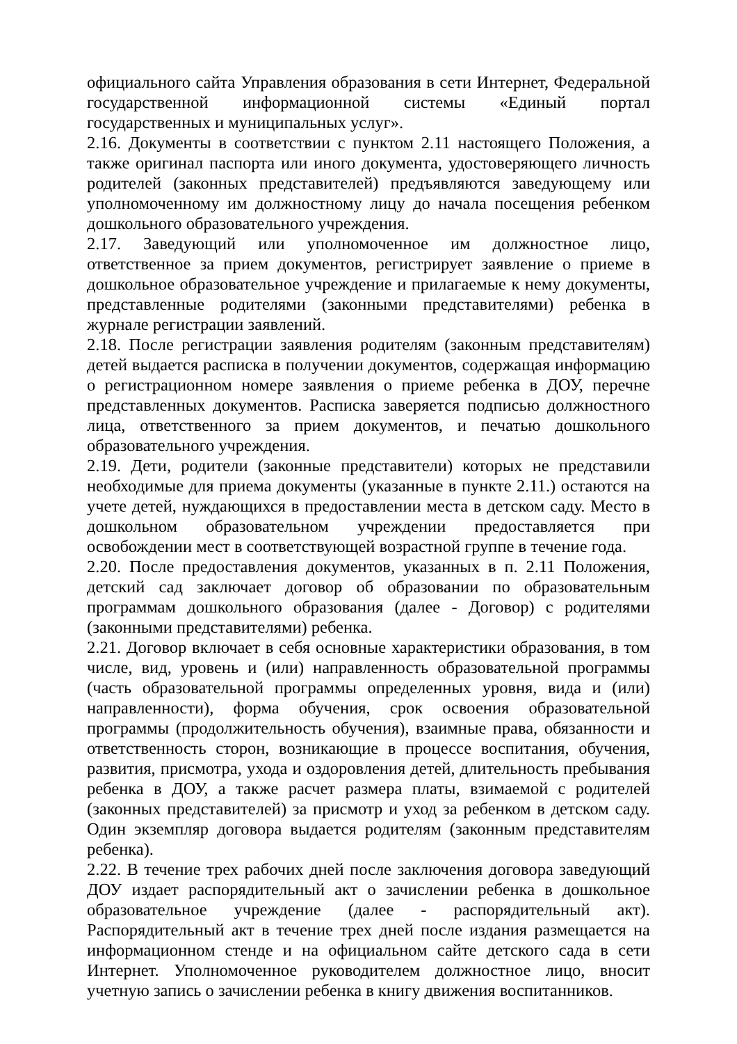официального сайта Управления образования в сети Интернет, Федеральной государственной информационной системы «Единый портал государственных и муниципальных услуг».
2.16. Документы в соответствии с пунктом 2.11 настоящего Положения, а также оригинал паспорта или иного документа, удостоверяющего личность родителей (законных представителей) предъявляются заведующему или уполномоченному им должностному лицу до начала посещения ребенком дошкольного образовательного учреждения.
2.17. Заведующий или уполномоченное им должностное лицо, ответственное за прием документов, регистрирует заявление о приеме в дошкольное образовательное учреждение и прилагаемые к нему документы, представленные родителями (законными представителями) ребенка в журнале регистрации заявлений.
2.18. После регистрации заявления родителям (законным представителям) детей выдается расписка в получении документов, содержащая информацию о регистрационном номере заявления о приеме ребенка в ДОУ, перечне представленных документов. Расписка заверяется подписью должностного лица, ответственного за прием документов, и печатью дошкольного образовательного учреждения.
2.19. Дети, родители (законные представители) которых не представили необходимые для приема документы (указанные в пункте 2.11.) остаются на учете детей, нуждающихся в предоставлении места в детском саду. Место в дошкольном образовательном учреждении предоставляется при освобождении мест в соответствующей возрастной группе в течение года.
2.20. После предоставления документов, указанных в п. 2.11 Положения, детский сад заключает договор об образовании по образовательным программам дошкольного образования (далее - Договор) с родителями (законными представителями) ребенка.
2.21. Договор включает в себя основные характеристики образования, в том числе, вид, уровень и (или) направленность образовательной программы (часть образовательной программы определенных уровня, вида и (или) направленности), форма обучения, срок освоения образовательной программы (продолжительность обучения), взаимные права, обязанности и ответственность сторон, возникающие в процессе воспитания, обучения, развития, присмотра, ухода и оздоровления детей, длительность пребывания ребенка в ДОУ, а также расчет размера платы, взимаемой с родителей (законных представителей) за присмотр и уход за ребенком в детском саду. Один экземпляр договора выдается родителям (законным представителям ребенка).
2.22. В течение трех рабочих дней после заключения договора заведующий ДОУ издает распорядительный акт о зачислении ребенка в дошкольное образовательное учреждение (далее - распорядительный акт). Распорядительный акт в течение трех дней после издания размещается на информационном стенде и на официальном сайте детского сада в сети Интернет. Уполномоченное руководителем должностное лицо, вносит учетную запись о зачислении ребенка в книгу движения воспитанников.